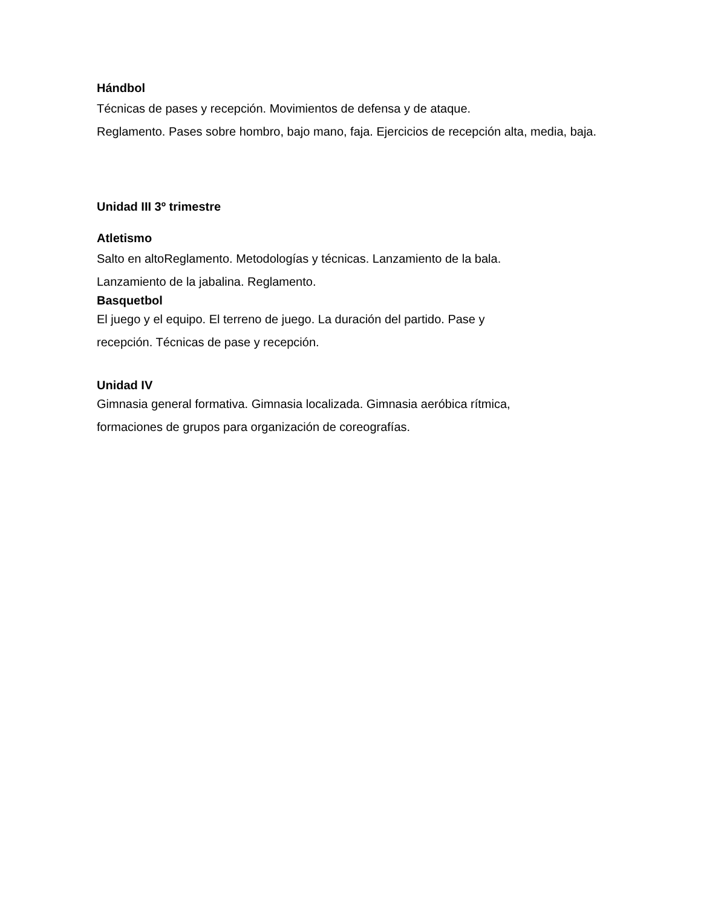Hándbol
Técnicas de pases y recepción. Movimientos de defensa y de ataque.
Reglamento. Pases sobre hombro, bajo mano, faja. Ejercicios de recepción alta, media, baja.
Unidad III 3º trimestre
Atletismo
Salto en altoReglamento. Metodologías y técnicas. Lanzamiento de la bala.
Lanzamiento de la jabalina. Reglamento.
Basquetbol
El juego y el equipo. El terreno de juego. La duración del partido. Pase y
recepción. Técnicas de pase y recepción.
Unidad IV
Gimnasia general formativa. Gimnasia localizada. Gimnasia aeróbica rítmica,
formaciones de grupos para organización de coreografías.